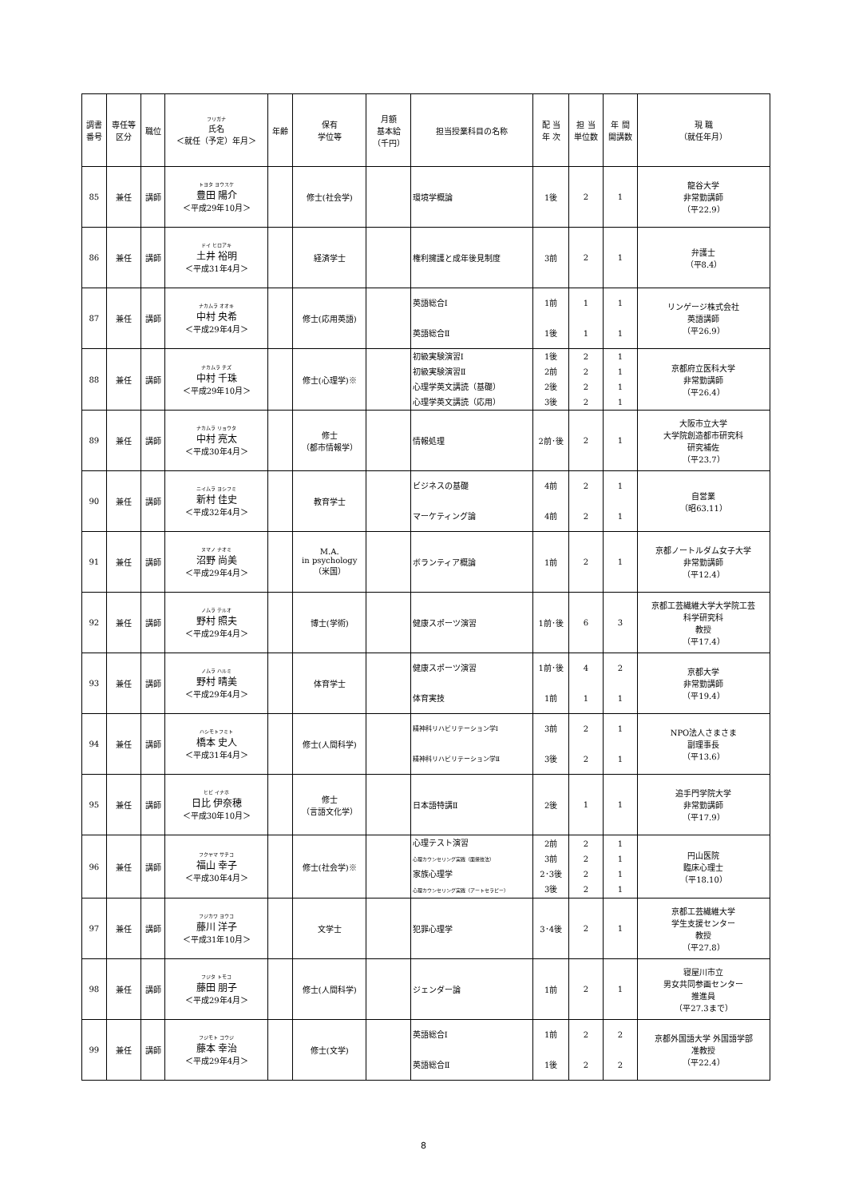| 調書 番号 | 専任等 区分 | 職位 | フリガナ 氏名 ＜就任（予定）年月＞ | 年齢 | 保有 学位等 | 月額 基本給 （千円） | 担当授業科目の名称 | 配 当 年 次 | 担 当 単位数 | 年 間 開講数 | 現 職 （就任年月） |
| --- | --- | --- | --- | --- | --- | --- | --- | --- | --- | --- | --- |
| 85 | 兼任 | 講師 | トヨタ ヨウスケ 豊田 陽介 ＜平成29年10月＞ | | 修士(社会学) | | 環境学概論 | 1後 | 2 | 1 | 龍谷大学 非常勤講師 （平22.9） |
| 86 | 兼任 | 講師 | ドイ ヒロアキ 土井 裕明 ＜平成31年4月＞ | | 経済学士 | | 権利擁護と成年後見制度 | 3前 | 2 | 1 | 弁護士 （平8.4） |
| 87 | 兼任 | 講師 | ナカムラ オオキ 中村 央希 ＜平成29年4月＞ | | 修士(応用英語) | | 英語総合Ⅰ 英語総合Ⅱ | 1前 1後 | 1 1 | 1 1 | リンゲージ株式会社 英語講師 （平26.9） |
| 88 | 兼任 | 講師 | ナカムラ チズ 中村 千珠 ＜平成29年10月＞ | | 修士(心理学)※ | | 初級実験演習Ⅰ 初級実験演習Ⅱ 心理学英文講読（基礎） 心理学英文講読（応用） | 1後 2前 2後 3後 | 2 2 2 2 | 1 1 1 1 | 京都府立医科大学 非常勤講師 （平26.4） |
| 89 | 兼任 | 講師 | ナカムラ リョウタ 中村 亮太 ＜平成30年4月＞ | | 修士 （都市情報学） | | 情報処理 | 2前･後 | 2 | 1 | 大阪市立大学 大学院創造都市研究科 研究補佐 （平23.7） |
| 90 | 兼任 | 講師 | ニイムラ ヨシフミ 新村 佳史 ＜平成32年4月＞ | | 教育学士 | | ビジネスの基礎 マーケティング論 | 4前 4前 | 2 2 | 1 1 | 自営業 （昭63.11） |
| 91 | 兼任 | 講師 | ヌマノ ナオミ 沼野 尚美 ＜平成29年4月＞ | | M.A. in psychology （米国） | | ボランティア概論 | 1前 | 2 | 1 | 京都ノートルダム女子大学 非常勤講師 （平12.4） |
| 92 | 兼任 | 講師 | ノムラ テルオ 野村 照夫 ＜平成29年4月＞ | | 博士(学術) | | 健康スポーツ演習 | 1前･後 | 6 | 3 | 京都工芸繊維大学大学院工芸 科学研究科 教授 （平17.4） |
| 93 | 兼任 | 講師 | ノムラ ハルミ 野村 晴美 ＜平成29年4月＞ | | 体育学士 | | 健康スポーツ演習 体育実技 | 1前･後 1前 | 4 1 | 2 1 | 京都大学 非常勤講師 （平19.4） |
| 94 | 兼任 | 講師 | ハシモトフミト 橋本 史人 ＜平成31年4月＞ | | 修士(人間科学) | | 精神科リハビリテーション学Ⅰ 精神科リハビリテーション学Ⅱ | 3前 3後 | 2 2 | 1 1 | NPO法人さまさま 副理事長 （平13.6） |
| 95 | 兼任 | 講師 | ヒビ イナホ 日比 伊奈穂 ＜平成30年10月＞ | | 修士 （言語文化学） | | 日本語特講Ⅱ | 2後 | 1 | 1 | 追手門学院大学 非常勤講師 （平17.9） |
| 96 | 兼任 | 講師 | フクヤマ サチコ 福山 幸子 ＜平成30年4月＞ | | 修士(社会学)※ | | 心理テスト演習 心理カウンセリング実践（面接技法） 家族心理学 心理カウンセリング実践（アートセラピー） | 2前 3前 2･3後 3後 | 2 2 2 2 | 1 1 1 1 | 円山医院 臨床心理士 （平18.10） |
| 97 | 兼任 | 講師 | フジカワ ヨウコ 藤川 洋子 ＜平成31年10月＞ | | 文学士 | | 犯罪心理学 | 3･4後 | 2 | 1 | 京都工芸繊維大学 学生支援センター 教授 （平27.8） |
| 98 | 兼任 | 講師 | フジタ トモコ 藤田 朋子 ＜平成29年4月＞ | | 修士(人間科学) | | ジェンダー論 | 1前 | 2 | 1 | 寝屋川市立 男女共同参画センター 推進員 （平27.3まで） |
| 99 | 兼任 | 講師 | フジモト コウジ 藤本 幸治 ＜平成29年4月＞ | | 修士(文学) | | 英語総合Ⅰ 英語総合Ⅱ | 1前 1後 | 2 2 | 2 2 | 京都外国語大学 外国語学部 准教授 （平22.4） |
8